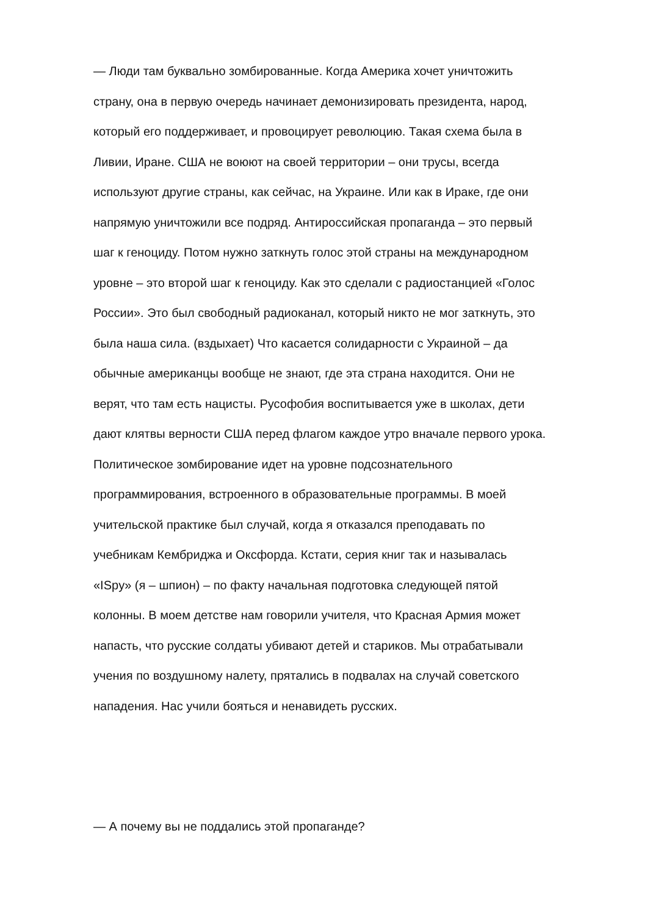— Люди там буквально зомбированные. Когда Америка хочет уничтожить
страну, она в первую очередь начинает демонизировать президента, народ,
который его поддерживает, и провоцирует революцию. Такая схема была в
Ливии, Иране. США не воюют на своей территории – они трусы, всегда
используют другие страны, как сейчас, на Украине. Или как в Ираке, где они
напрямую уничтожили все подряд. Антироссийская пропаганда – это первый
шаг к геноциду. Потом нужно заткнуть голос этой страны на международном
уровне – это второй шаг к геноциду. Как это сделали с радиостанцией «Голос
России». Это был свободный радиоканал, который никто не мог заткнуть, это
была наша сила. (вздыхает) Что касается солидарности с Украиной – да
обычные американцы вообще не знают, где эта страна находится. Они не
верят, что там есть нацисты. Русофобия воспитывается уже в школах, дети
дают клятвы верности США перед флагом каждое утро вначале первого урока.
Политическое зомбирование идет на уровне подсознательного
программирования, встроенного в образовательные программы. В моей
учительской практике был случай, когда я отказался преподавать по
учебникам Кембриджа и Оксфорда. Кстати, серия книг так и называлась
«ISpy» (я – шпион) – по факту начальная подготовка следующей пятой
колонны. В моем детстве нам говорили учителя, что Красная Армия может
напасть, что русские солдаты убивают детей и стариков. Мы отрабатывали
учения по воздушному налету, прятались в подвалах на случай советского
нападения. Нас учили бояться и ненавидеть русских.
— А почему вы не поддались этой пропаганде?